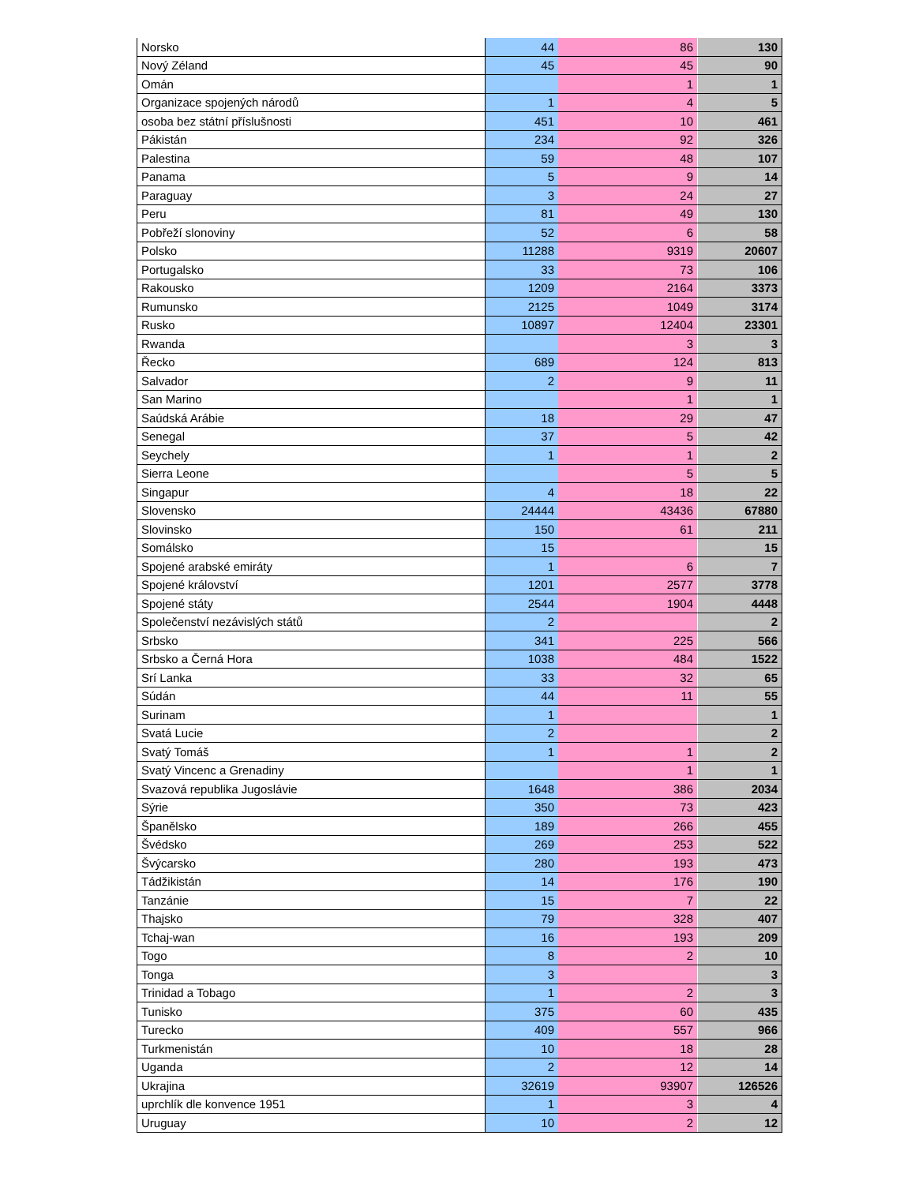| Norsko | 44 | 86 | 130 |
| Nový Zéland | 45 | 45 | 90 |
| Omán | | 1 | 1 |
| Organizace spojených národů | 1 | 4 | 5 |
| osoba bez státní příslušnosti | 451 | 10 | 461 |
| Pákistán | 234 | 92 | 326 |
| Palestina | 59 | 48 | 107 |
| Panama | 5 | 9 | 14 |
| Paraguay | 3 | 24 | 27 |
| Peru | 81 | 49 | 130 |
| Pobřeží slonoviny | 52 | 6 | 58 |
| Polsko | 11288 | 9319 | 20607 |
| Portugalsko | 33 | 73 | 106 |
| Rakousko | 1209 | 2164 | 3373 |
| Rumunsko | 2125 | 1049 | 3174 |
| Rusko | 10897 | 12404 | 23301 |
| Rwanda | | 3 | 3 |
| Řecko | 689 | 124 | 813 |
| Salvador | 2 | 9 | 11 |
| San Marino | | 1 | 1 |
| Saúdská Arábie | 18 | 29 | 47 |
| Senegal | 37 | 5 | 42 |
| Seychely | 1 | 1 | 2 |
| Sierra Leone | | 5 | 5 |
| Singapur | 4 | 18 | 22 |
| Slovensko | 24444 | 43436 | 67880 |
| Slovinsko | 150 | 61 | 211 |
| Somálsko | 15 | | 15 |
| Spojené arabské emiráty | 1 | 6 | 7 |
| Spojené království | 1201 | 2577 | 3778 |
| Spojené státy | 2544 | 1904 | 4448 |
| Společenství nezávislých států | 2 | | 2 |
| Srbsko | 341 | 225 | 566 |
| Srbsko a Černá Hora | 1038 | 484 | 1522 |
| Srí Lanka | 33 | 32 | 65 |
| Súdán | 44 | 11 | 55 |
| Surinam | 1 | | 1 |
| Svatá Lucie | 2 | | 2 |
| Svatý Tomáš | 1 | 1 | 2 |
| Svatý Vincenc a Grenadiny | | 1 | 1 |
| Svazová republika Jugoslávie | 1648 | 386 | 2034 |
| Sýrie | 350 | 73 | 423 |
| Španělsko | 189 | 266 | 455 |
| Švédsko | 269 | 253 | 522 |
| Švýcarsko | 280 | 193 | 473 |
| Tádžikistán | 14 | 176 | 190 |
| Tanzánie | 15 | 7 | 22 |
| Thajsko | 79 | 328 | 407 |
| Tchaj-wan | 16 | 193 | 209 |
| Togo | 8 | 2 | 10 |
| Tonga | 3 | | 3 |
| Trinidad a Tobago | 1 | 2 | 3 |
| Tunisko | 375 | 60 | 435 |
| Turecko | 409 | 557 | 966 |
| Turkmenistán | 10 | 18 | 28 |
| Uganda | 2 | 12 | 14 |
| Ukrajina | 32619 | 93907 | 126526 |
| uprchlík dle konvence 1951 | 1 | 3 | 4 |
| Uruguay | 10 | 2 | 12 |